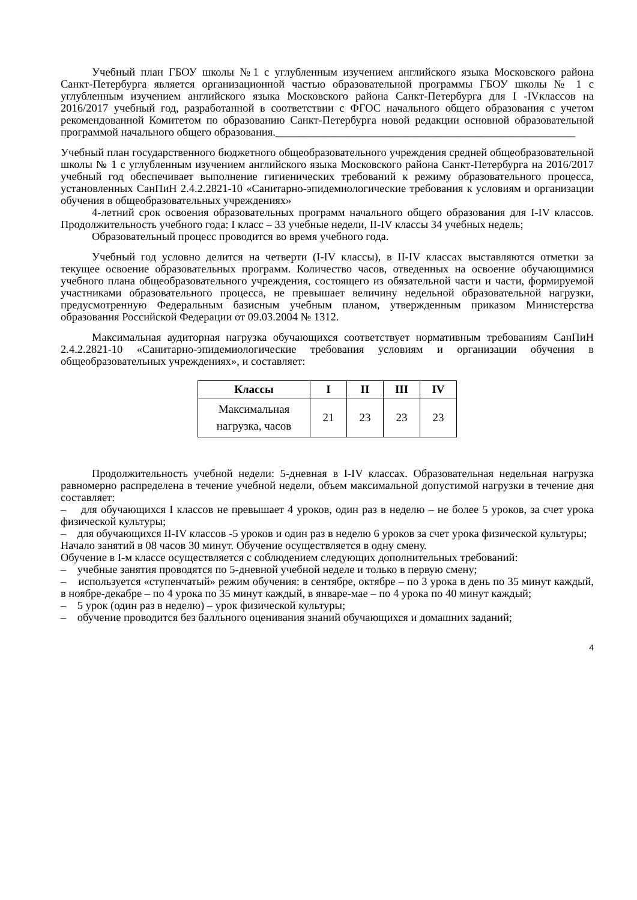Учебный план ГБОУ школы №1 с углубленным изучением английского языка Московского района Санкт-Петербурга является организационной частью образовательной программы ГБОУ школы № 1 с углубленным изучением английского языка Московского района Санкт-Петербурга для I -IVклассов на 2016/2017 учебный год, разработанной в соответствии с ФГОС начального общего образования с учетом рекомендованной Комитетом по образованию Санкт-Петербурга новой редакции основной образовательной программой начального общего образования.______________________________________________________
Учебный план государственного бюджетного общеобразовательного учреждения средней общеобразовательной школы № 1 с углубленным изучением английского языка Московского района Санкт-Петербурга на 2016/2017 учебный год обеспечивает выполнение гигиенических требований к режиму образовательного процесса, установленных СанПиН 2.4.2.2821-10 «Санитарно-эпидемиологические требования к условиям и организации обучения в общеобразовательных учреждениях»
4-летний срок освоения образовательных программ начального общего образования для I-IV классов. Продолжительность учебного года: I класс – 33 учебные недели, II-IV классы 34 учебных недель;
Образовательный процесс проводится во время учебного года.
Учебный год условно делится на четверти (I-IV классы), в II-IV классах выставляются отметки за текущее освоение образовательных программ. Количество часов, отведенных на освоение обучающимися учебного плана общеобразовательного учреждения, состоящего из обязательной части и части, формируемой участниками образовательного процесса, не превышает величину недельной образовательной нагрузки, предусмотренную Федеральным базисным учебным планом, утвержденным приказом Министерства образования Российской Федерации от 09.03.2004 № 1312.
Максимальная аудиторная нагрузка обучающихся соответствует нормативным требованиям СанПиН 2.4.2.2821-10 «Санитарно-эпидемиологические требования условиям и организации обучения в общеобразовательных учреждениях», и составляет:
| Классы | I | II | III | IV |
| --- | --- | --- | --- | --- |
| Максимальная нагрузка, часов | 21 | 23 | 23 | 23 |
Продолжительность учебной недели: 5-дневная в I-IV классах. Образовательная недельная нагрузка равномерно распределена в течение учебной недели, объем максимальной допустимой нагрузки в течение дня составляет:
– для обучающихся I классов не превышает 4 уроков, один раз в неделю – не более 5 уроков, за счет урока физической культуры;
– для обучающихся II-IV классов -5 уроков и один раз в неделю 6 уроков за счет урока физической культуры;
Начало занятий в 08 часов 30 минут. Обучение осуществляется в одну смену.
Обучение в I-м классе осуществляется с соблюдением следующих дополнительных требований:
– учебные занятия проводятся по 5-дневной учебной неделе и только в первую смену;
– используется «ступенчатый» режим обучения: в сентябре, октябре – по 3 урока в день по 35 минут каждый, в ноябре-декабре – по 4 урока по 35 минут каждый, в январе-мае – по 4 урока по 40 минут каждый;
– 5 урок (один раз в неделю) – урок физической культуры;
– обучение проводится без балльного оценивания знаний обучающихся и домашних заданий;
4